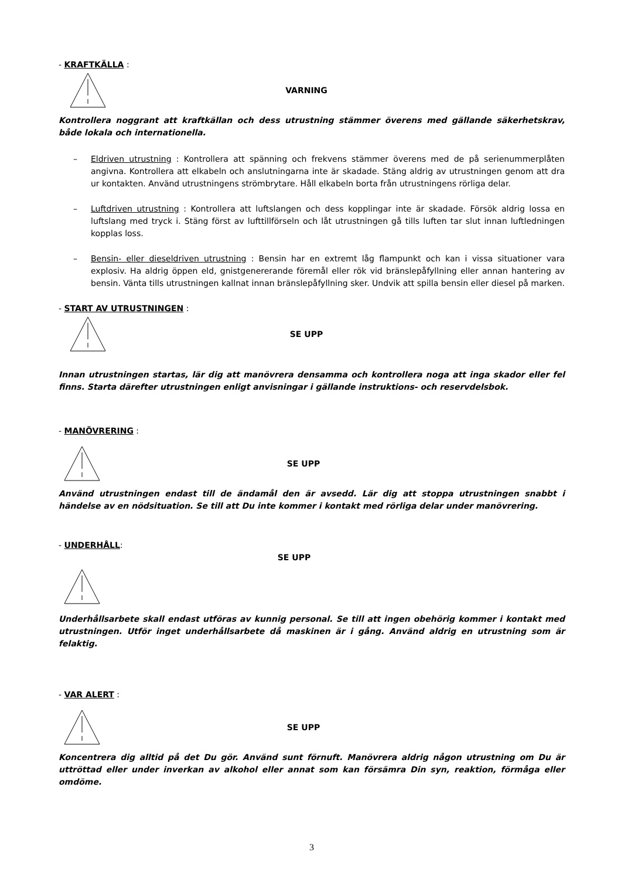- KRAFTKÄLLA :
VARNING
Kontrollera noggrant att kraftkällan och dess utrustning stämmer överens med gällande säkerhetskrav, både lokala och internationella.
– Eldriven utrustning : Kontrollera att spänning och frekvens stämmer överens med de på serienummerplåten angivna. Kontrollera att elkabeln och anslutningarna inte är skadade. Stäng aldrig av utrustningen genom att dra ur kontakten. Använd utrustningens strömbrytare. Håll elkabeln borta från utrustningens rörliga delar.
– Luftdriven utrustning : Kontrollera att luftslangen och dess kopplingar inte är skadade. Försök aldrig lossa en luftslang med tryck i. Stäng först av lufttillförseln och låt utrustningen gå tills luften tar slut innan luftledningen kopplas loss.
– Bensin- eller dieseldriven utrustning : Bensin har en extremt låg flampunkt och kan i vissa situationer vara explosiv. Ha aldrig öppen eld, gnistgenererande föremål eller rök vid bränslepåfyllning eller annan hantering av bensin. Vänta tills utrustningen kallnat innan bränslepåfyllning sker. Undvik att spilla bensin eller diesel på marken.
- START AV UTRUSTNINGEN :
SE UPP
Innan utrustningen startas, lär dig att manövrera densamma och kontrollera noga att inga skador eller fel finns. Starta därefter utrustningen enligt anvisningar i gällande instruktions- och reservdelsbok.
- MANÖVRERING :
SE UPP
Använd utrustningen endast till de ändamål den är avsedd. Lär dig att stoppa utrustningen snabbt i händelse av en nödsituation. Se till att Du inte kommer i kontakt med rörliga delar under manövrering.
- UNDERHÅLL:
SE UPP
Underhållsarbete skall endast utföras av kunnig personal. Se till att ingen obehörig kommer i kontakt med utrustningen. Utför inget underhållsarbete då maskinen är i gång. Använd aldrig en utrustning som är felaktig.
- VAR ALERT :
SE UPP
Koncentrera dig alltid på det Du gör. Använd sunt förnuft. Manövrera aldrig någon utrustning om Du är uttröttad eller under inverkan av alkohol eller annat som kan försämra Din syn, reaktion, förmåga eller omdöme.
3